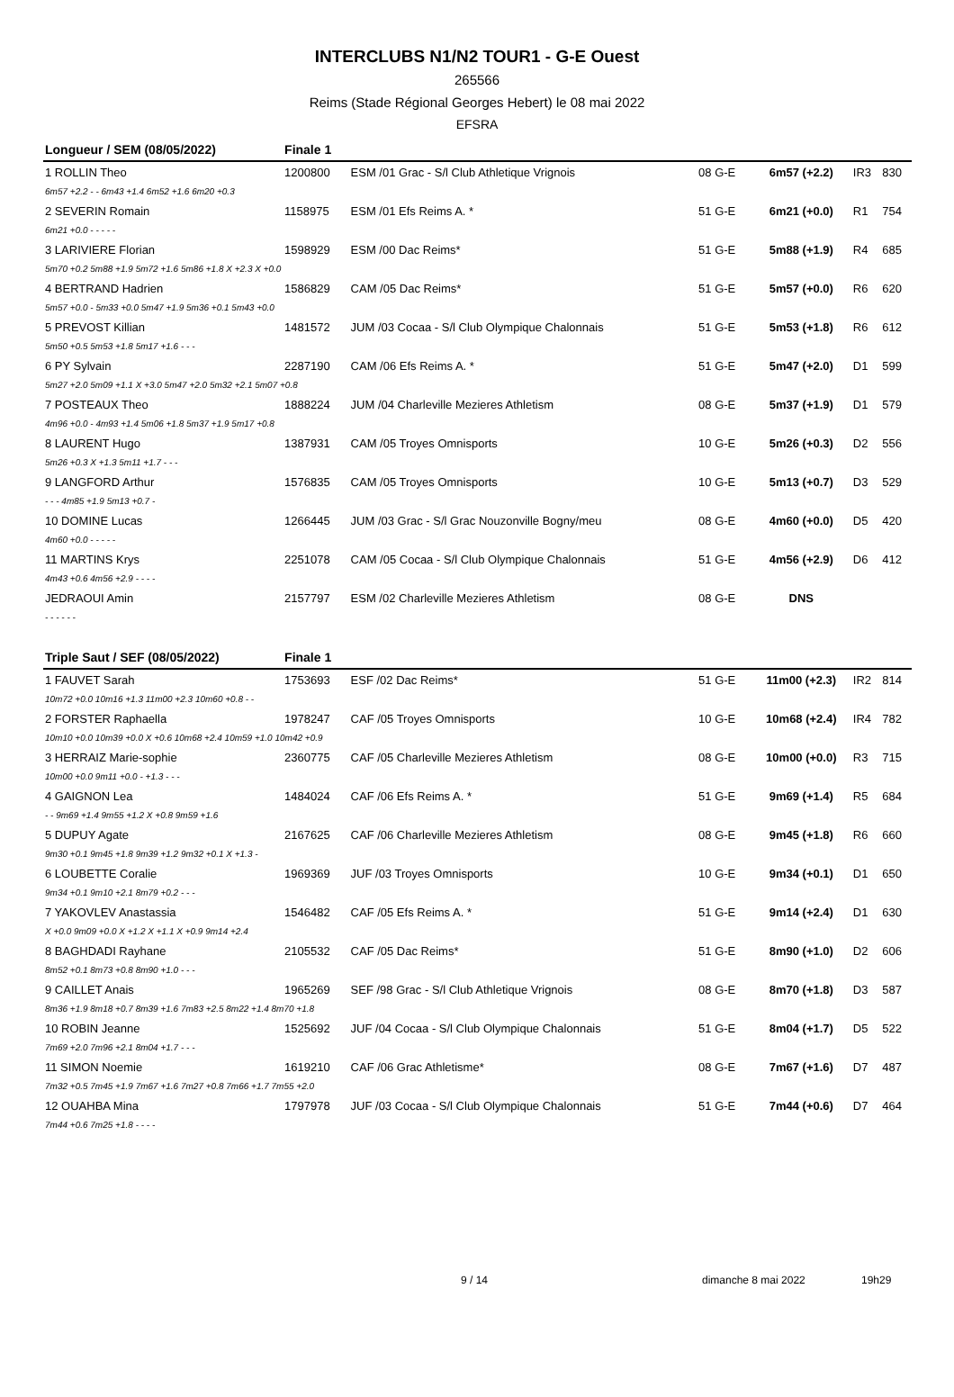INTERCLUBS N1/N2 TOUR1 - G-E Ouest
265566
Reims (Stade Régional Georges Hebert) le 08 mai 2022
EFSRA
| Longueur / SEM (08/05/2022) | | Finale 1 | | | | | |
| 1 ROLLIN Theo | | 1200800 | ESM /01 Grac - S/l Club Athletique Vrignois | 08 G-E | 6m57 (+2.2) | IR3 | 830 |
| 6m57 +2.2 - - 6m43 +1.4 6m52 +1.6 6m20 +0.3 | | | | | | | |
| 2 SEVERIN Romain | | 1158975 | ESM /01 Efs Reims A. * | 51 G-E | 6m21 (+0.0) | R1 | 754 |
| 6m21 +0.0 - - - - - | | | | | | | |
| 3 LARIVIERE Florian | | 1598929 | ESM /00 Dac Reims* | 51 G-E | 5m88 (+1.9) | R4 | 685 |
| 5m70 +0.2 5m88 +1.9 5m72 +1.6 5m86 +1.8 X +2.3 X +0.0 | | | | | | | |
| 4 BERTRAND Hadrien | | 1586829 | CAM /05 Dac Reims* | 51 G-E | 5m57 (+0.0) | R6 | 620 |
| 5m57 +0.0 - 5m33 +0.0 5m47 +1.9 5m36 +0.1 5m43 +0.0 | | | | | | | |
| 5 PREVOST Killian | | 1481572 | JUM /03 Cocaa - S/l Club Olympique Chalonnais | 51 G-E | 5m53 (+1.8) | R6 | 612 |
| 5m50 +0.5 5m53 +1.8 5m17 +1.6 - - - | | | | | | | |
| 6 PY Sylvain | | 2287190 | CAM /06 Efs Reims A. * | 51 G-E | 5m47 (+2.0) | D1 | 599 |
| 5m27 +2.0 5m09 +1.1 X +3.0 5m47 +2.0 5m32 +2.1 5m07 +0.8 | | | | | | | |
| 7 POSTEAUX Theo | | 1888224 | JUM /04 Charleville Mezieres Athletism | 08 G-E | 5m37 (+1.9) | D1 | 579 |
| 4m96 +0.0 - 4m93 +1.4 5m06 +1.8 5m37 +1.9 5m17 +0.8 | | | | | | | |
| 8 LAURENT Hugo | | 1387931 | CAM /05 Troyes Omnisports | 10 G-E | 5m26 (+0.3) | D2 | 556 |
| 5m26 +0.3 X +1.3 5m11 +1.7 - - - | | | | | | | |
| 9 LANGFORD Arthur | | 1576835 | CAM /05 Troyes Omnisports | 10 G-E | 5m13 (+0.7) | D3 | 529 |
| - - - 4m85 +1.9 5m13 +0.7 - | | | | | | | |
| 10 DOMINE Lucas | | 1266445 | JUM /03 Grac - S/l Grac Nouzonville Bogny/meu | 08 G-E | 4m60 (+0.0) | D5 | 420 |
| 4m60 +0.0 - - - - - | | | | | | | |
| 11 MARTINS Krys | | 2251078 | CAM /05 Cocaa - S/l Club Olympique Chalonnais | 51 G-E | 4m56 (+2.9) | D6 | 412 |
| 4m43 +0.6 4m56 +2.9 - - - - | | | | | | | |
| JEDRAOUI Amin | | 2157797 | ESM /02 Charleville Mezieres Athletism | 08 G-E | DNS | | |
| - - - - - - | | | | | | | |
| Triple Saut / SEF (08/05/2022) | | Finale 1 | | | | | |
| 1 FAUVET Sarah | | 1753693 | ESF /02 Dac Reims* | 51 G-E | 11m00 (+2.3) | IR2 | 814 |
| 10m72 +0.0 10m16 +1.3 11m00 +2.3 10m60 +0.8 - - | | | | | | | |
| 2 FORSTER Raphaella | | 1978247 | CAF /05 Troyes Omnisports | 10 G-E | 10m68 (+2.4) | IR4 | 782 |
| 10m10 +0.0 10m39 +0.0 X +0.6 10m68 +2.4 10m59 +1.0 10m42 +0.9 | | | | | | | |
| 3 HERRAIZ Marie-sophie | | 2360775 | CAF /05 Charleville Mezieres Athletism | 08 G-E | 10m00 (+0.0) | R3 | 715 |
| 10m00 +0.0 9m11 +0.0 - +1.3 - - - | | | | | | | |
| 4 GAIGNON Lea | | 1484024 | CAF /06 Efs Reims A. * | 51 G-E | 9m69 (+1.4) | R5 | 684 |
| - - 9m69 +1.4 9m55 +1.2 X +0.8 9m59 +1.6 | | | | | | | |
| 5 DUPUY Agate | | 2167625 | CAF /06 Charleville Mezieres Athletism | 08 G-E | 9m45 (+1.8) | R6 | 660 |
| 9m30 +0.1 9m45 +1.8 9m39 +1.2 9m32 +0.1 X +1.3 - | | | | | | | |
| 6 LOUBETTE Coralie | | 1969369 | JUF /03 Troyes Omnisports | 10 G-E | 9m34 (+0.1) | D1 | 650 |
| 9m34 +0.1 9m10 +2.1 8m79 +0.2 - - - | | | | | | | |
| 7 YAKOVLEV Anastassia | | 1546482 | CAF /05 Efs Reims A. * | 51 G-E | 9m14 (+2.4) | D1 | 630 |
| X +0.0 9m09 +0.0 X +1.2 X +1.1 X +0.9 9m14 +2.4 | | | | | | | |
| 8 BAGHDADI Rayhane | | 2105532 | CAF /05 Dac Reims* | 51 G-E | 8m90 (+1.0) | D2 | 606 |
| 8m52 +0.1 8m73 +0.8 8m90 +1.0 - - - | | | | | | | |
| 9 CAILLET Anais | | 1965269 | SEF /98 Grac - S/l Club Athletique Vrignois | 08 G-E | 8m70 (+1.8) | D3 | 587 |
| 8m36 +1.9 8m18 +0.7 8m39 +1.6 7m83 +2.5 8m22 +1.4 8m70 +1.8 | | | | | | | |
| 10 ROBIN Jeanne | | 1525692 | JUF /04 Cocaa - S/l Club Olympique Chalonnais | 51 G-E | 8m04 (+1.7) | D5 | 522 |
| 7m69 +2.0 7m96 +2.1 8m04 +1.7 - - - | | | | | | | |
| 11 SIMON Noemie | | 1619210 | CAF /06 Grac Athletisme* | 08 G-E | 7m67 (+1.6) | D7 | 487 |
| 7m32 +0.5 7m45 +1.9 7m67 +1.6 7m27 +0.8 7m66 +1.7 7m55 +2.0 | | | | | | | |
| 12 OUAHBA Mina | | 1797978 | JUF /03 Cocaa - S/l Club Olympique Chalonnais | 51 G-E | 7m44 (+0.6) | D7 | 464 |
| 7m44 +0.6 7m25 +1.8 - - - - | | | | | | | |
9 / 14 dimanche 8 mai 2022 19h29